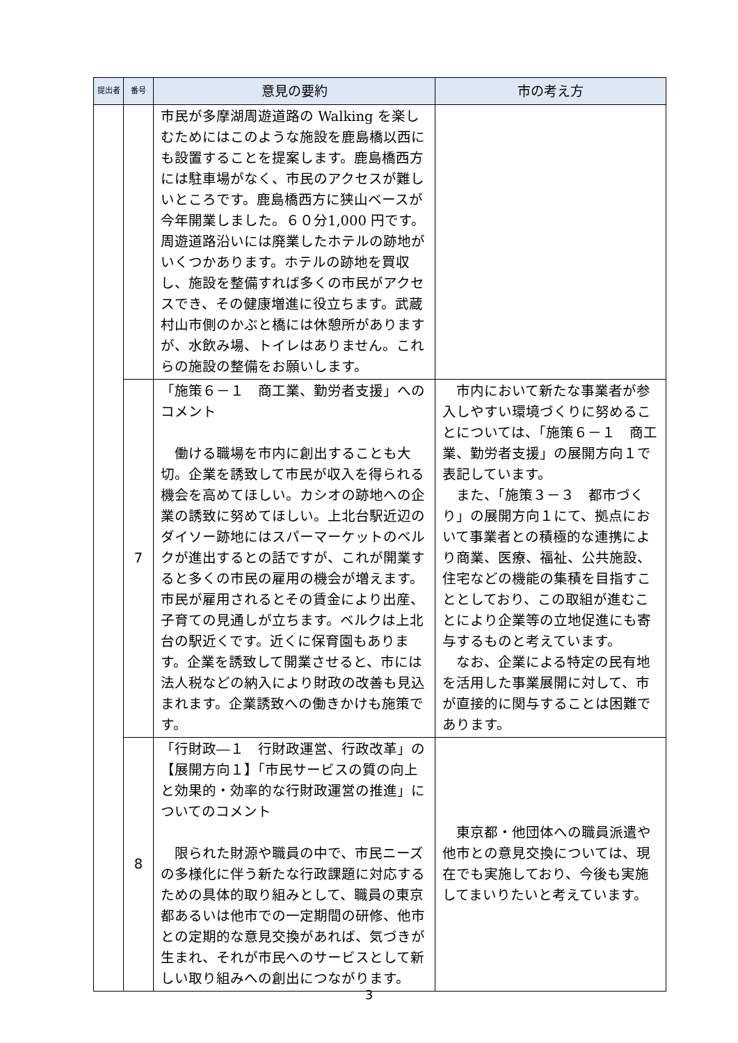| 提出者 | 番号 | 意見の要約 | 市の考え方 |
| --- | --- | --- | --- |
| | | 市民が多摩湖周遊道路の Walking を楽しむためにはこのような施設を鹿島橋以西にも設置することを提案します。鹿島橋西方には駐車場がなく、市民のアクセスが難しいところです。鹿島橋西方に狭山ベースが今年開業しました。６０分1,000 円です。周遊道路沿いには廃業したホテルの跡地がいくつかあります。ホテルの跡地を買収し、施設を整備すれば多くの市民がアクセスでき、その健康増進に役立ちます。武蔵村山市側のかぶと橋には休憩所がありますが、水飲み場、トイレはありません。これらの施設の整備をお願いします。 | |
| | 7 | 「施策６－１ 商工業、勤労者支援」へのコメント 働ける職場を市内に創出することも大切。企業を誘致して市民が収入を得られる機会を高めてほしい。カシオの跡地への企業の誘致に努めてほしい。上北台駅近辺のダイソー跡地にはスパーマーケットのベルクが進出するとの話ですが、これが開業すると多くの市民の雇用の機会が増えます。市民が雇用されるとその賃金により出産、子育ての見通しが立ちます。ベルクは上北台の駅近くです。近くに保育園もあります。企業を誘致して開業させると、市には法人税などの納入により財政の改善も見込まれます。企業誘致への働きかけも施策です。 | 市内において新たな事業者が参入しやすい環境づくりに努めることについては、「施策６－１ 商工業、勤労者支援」の展開方向１で表記しています。 また、「施策３－３ 都市づくり」の展開方向１にて、拠点において事業者との積極的な連携により商業、医療、福祉、公共施設、住宅などの機能の集積を目指すこととしており、この取組が進むことにより企業等の立地促進にも寄与するものと考えています。 なお、企業による特定の民有地を活用した事業展開に対して、市が直接的に関与することは困難であります。 |
| | 8 | 「行財政―１ 行財政運営、行政改革」の【展開方向１】「市民サービスの質の向上と効果的・効率的な行財政運営の推進」についてのコメント 限られた財源や職員の中で、市民ニーズの多様化に伴う新たな行政課題に対応するための具体的取り組みとして、職員の東京都あるいは他市での一定期間の研修、他市との定期的な意見交換があれば、気づきが生まれ、それが市民へのサービスとして新しい取り組みへの創出につながります。 | 東京都・他団体への職員派遣や他市との意見交換については、現在でも実施しており、今後も実施してまいりたいと考えています。 |
3